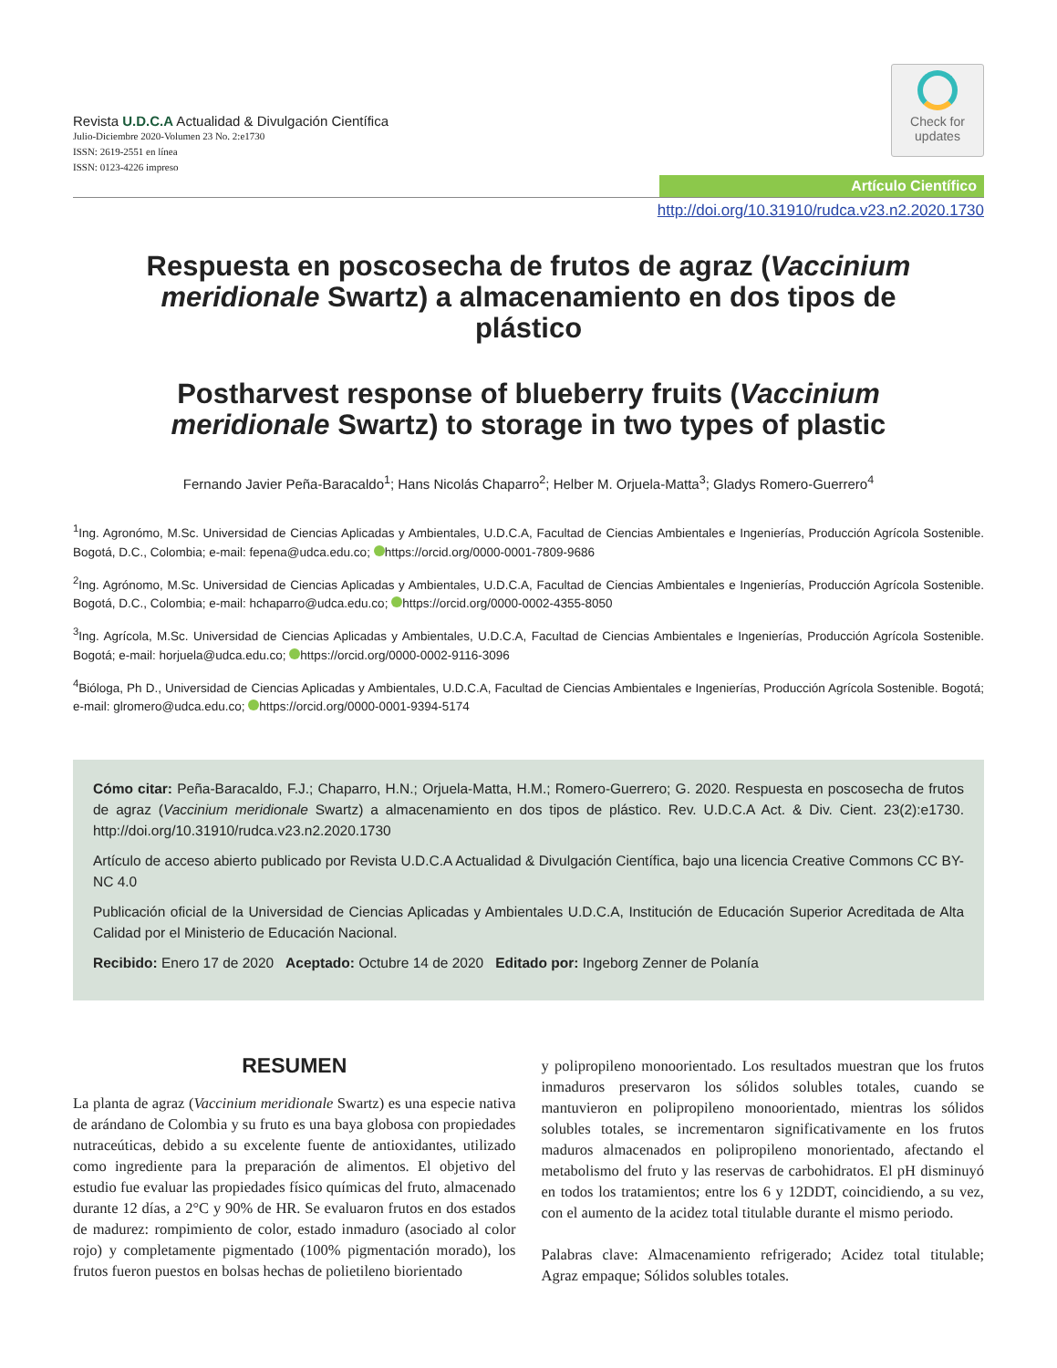Revista U.D.C.A Actualidad & Divulgación Científica
Julio-Diciembre 2020-Volumen 23 No. 2:e1730
ISSN: 2619-2551 en línea
ISSN: 0123-4226 impreso
Check for
updates
Artículo Científico
http://doi.org/10.31910/rudca.v23.n2.2020.1730
Respuesta en poscosecha de frutos de agraz (Vaccinium meridionale Swartz) a almacenamiento en dos tipos de plástico
Postharvest response of blueberry fruits (Vaccinium meridionale Swartz) to storage in two types of plastic
Fernando Javier Peña-Baracaldo<sup>1</sup>; Hans Nicolás Chaparro<sup>2</sup>; Helber M. Orjuela-Matta<sup>3</sup>; Gladys Romero-Guerrero<sup>4</sup>
<sup>1</sup> Ing. Agronómo, M.Sc. Universidad de Ciencias Aplicadas y Ambientales, U.D.C.A, Facultad de Ciencias Ambientales e Ingenierías, Producción Agrícola Sostenible. Bogotá, D.C., Colombia; e-mail: fepena@udca.edu.co; https://orcid.org/0000-0001-7809-9686
<sup>2</sup> Ing. Agrónomo, M.Sc. Universidad de Ciencias Aplicadas y Ambientales, U.D.C.A, Facultad de Ciencias Ambientales e Ingenierías, Producción Agrícola Sostenible. Bogotá, D.C., Colombia; e-mail: hchaparro@udca.edu.co; https://orcid.org/0000-0002-4355-8050
<sup>3</sup> Ing. Agrícola, M.Sc. Universidad de Ciencias Aplicadas y Ambientales, U.D.C.A, Facultad de Ciencias Ambientales e Ingenierías, Producción Agrícola Sostenible. Bogotá; e-mail: horjuela@udca.edu.co; https://orcid.org/0000-0002-9116-3096
<sup>4</sup> Bióloga, Ph D., Universidad de Ciencias Aplicadas y Ambientales, U.D.C.A, Facultad de Ciencias Ambientales e Ingenierías, Producción Agrícola Sostenible. Bogotá; e-mail: glromero@udca.edu.co; https://orcid.org/0000-0001-9394-5174
Cómo citar: Peña-Baracaldo, F.J.; Chaparro, H.N.; Orjuela-Matta, H.M.; Romero-Guerrero; G. 2020. Respuesta en poscosecha de frutos de agraz (Vaccinium meridionale Swartz) a almacenamiento en dos tipos de plástico. Rev. U.D.C.A Act. & Div. Cient. 23(2):e1730. http://doi.org/10.31910/rudca.v23.n2.2020.1730
Artículo de acceso abierto publicado por Revista U.D.C.A Actualidad & Divulgación Científica, bajo una licencia Creative Commons CC BY-NC 4.0
Publicación oficial de la Universidad de Ciencias Aplicadas y Ambientales U.D.C.A, Institución de Educación Superior Acreditada de Alta Calidad por el Ministerio de Educación Nacional.
Recibido: Enero 17 de 2020 Aceptado: Octubre 14 de 2020 Editado por: Ingeborg Zenner de Polanía
RESUMEN
La planta de agraz (Vaccinium meridionale Swartz) es una especie nativa de arándano de Colombia y su fruto es una baya globosa con propiedades nutraceúticas, debido a su excelente fuente de antioxidantes, utilizado como ingrediente para la preparación de alimentos. El objetivo del estudio fue evaluar las propiedades físico químicas del fruto, almacenado durante 12 días, a 2°C y 90% de HR. Se evaluaron frutos en dos estados de madurez: rompimiento de color, estado inmaduro (asociado al color rojo) y completamente pigmentado (100% pigmentación morado), los frutos fueron puestos en bolsas hechas de polietileno biorientado
y polipropileno monoorientado. Los resultados muestran que los frutos inmaduros preservaron los sólidos solubles totales, cuando se mantuvieron en polipropileno monoorientado, mientras los sólidos solubles totales, se incrementaron significativamente en los frutos maduros almacenados en polipropileno monorientado, afectando el metabolismo del fruto y las reservas de carbohidratos. El pH disminuyó en todos los tratamientos; entre los 6 y 12DDT, coincidiendo, a su vez, con el aumento de la acidez total titulable durante el mismo periodo.
Palabras clave: Almacenamiento refrigerado; Acidez total titulable; Agraz empaque; Sólidos solubles totales.